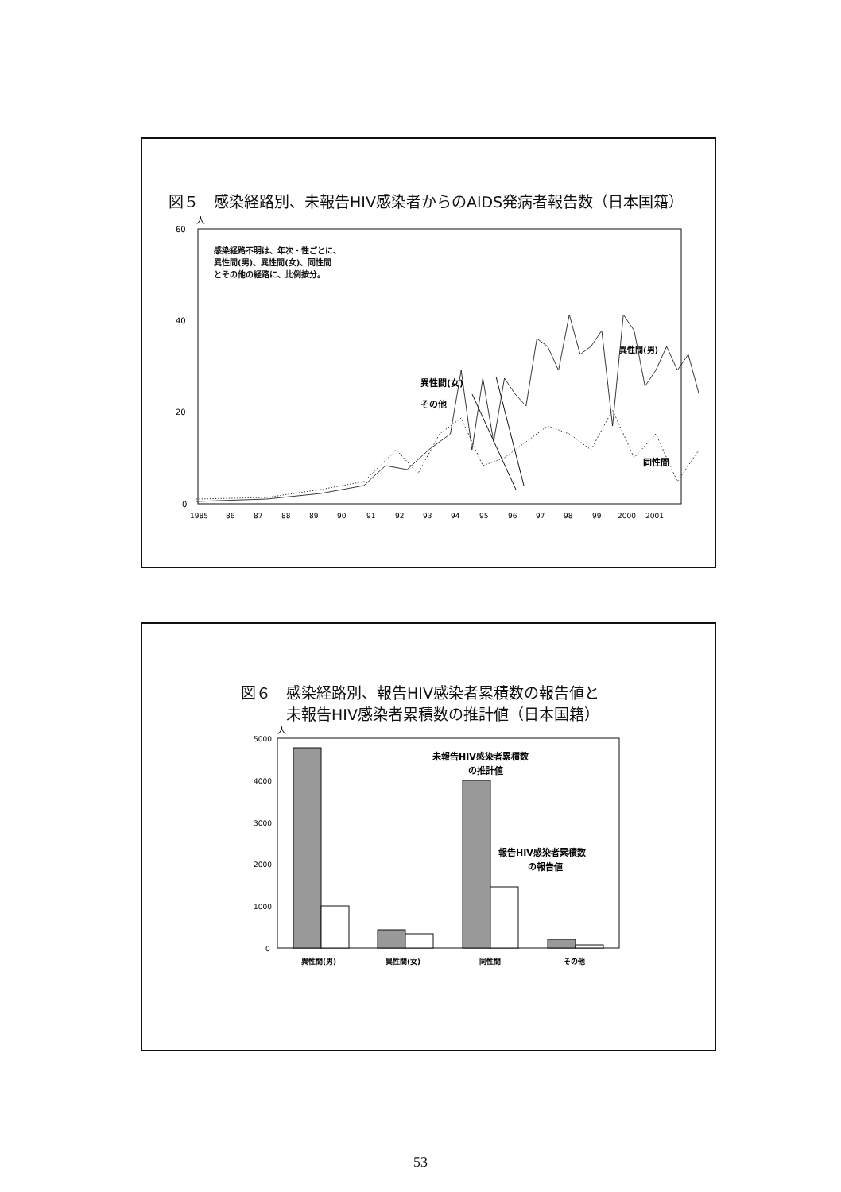図５　感染経路別、未報告HIV感染者からのAIDS発病者報告数（日本国籍）
人
60
40
20
0
感染経路不明は、年次・性ごとに、
異性間(男)、異性間(女)、同性間
とその他の経路に、比例按分。
異性間(男)
異性間(女)
その他
同性間
1985
86
87
88
89
90
91
92
93
94
95
96
97
98
99
2000
2001
図６　感染経路別、報告HIV感染者累積数の報告値と
　　　未報告HIV感染者累積数の推計値（日本国籍）
人
5000
4000
3000
2000
1000
0
未報告HIV感染者累積数
の推計値
報告HIV感染者累積数
の報告値
異性間(男)
異性間(女)
同性間
その他
53